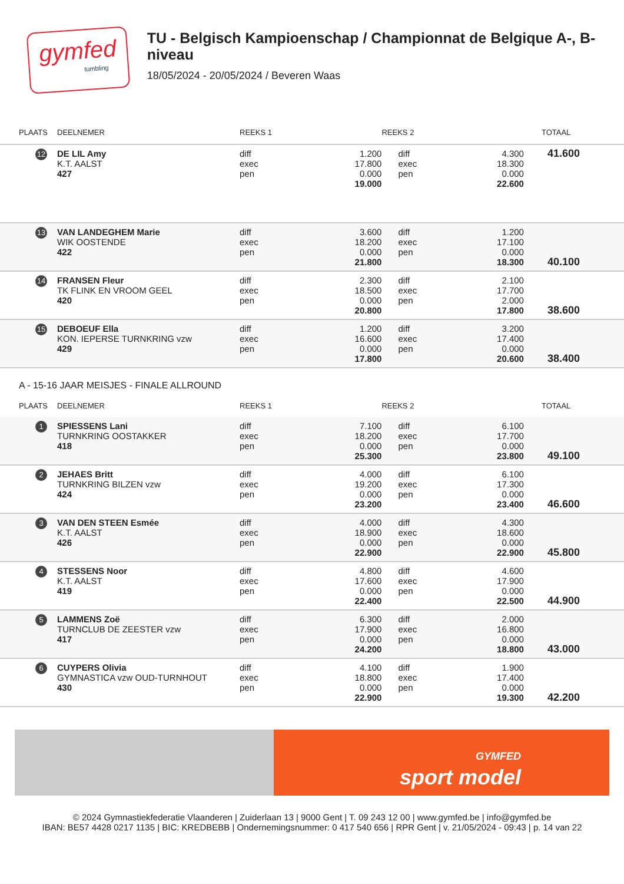gymfed
tumbling
TU - Belgisch Kampioenschap / Championnat de Belgique A-, B-niveau
18/05/2024 - 20/05/2024 / Beveren Waas
| PLAATS | DEELNEMER | REEKS 1 | | REEKS 2 | | TOTAAL |
| --- | --- | --- | --- | --- | --- | --- |
| 12 | DE LIL Amy K.T. AALST 427 | diff exec pen | 1.200 17.800 0.000 19.000 | diff exec pen | 4.300 18.300 0.000 22.600 | 41.600 |
| 13 | VAN LANDEGHEM Marie WIK OOSTENDE 422 | diff exec pen | 3.600 18.200 0.000 21.800 | diff exec pen | 1.200 17.100 0.000 18.300 | 40.100 |
| 14 | FRANSEN Fleur TK FLINK EN VROOM GEEL 420 | diff exec pen | 2.300 18.500 0.000 20.800 | diff exec pen | 2.100 17.700 2.000 17.800 | 38.600 |
| 15 | DEBOEUF Ella KON. IEPERSE TURNKRING vzw 429 | diff exec pen | 1.200 16.600 0.000 17.800 | diff exec pen | 3.200 17.400 0.000 20.600 | 38.400 |
A - 15-16 JAAR MEISJES - FINALE ALLROUND
| PLAATS | DEELNEMER | REEKS 1 | | REEKS 2 | | TOTAAL |
| --- | --- | --- | --- | --- | --- | --- |
| 1 | SPIESSENS Lani TURNKRING OOSTAKKER 418 | diff exec pen | 7.100 18.200 0.000 25.300 | diff exec pen | 6.100 17.700 0.000 23.800 | 49.100 |
| 2 | JEHAES Britt TURNKRING BILZEN vzw 424 | diff exec pen | 4.000 19.200 0.000 23.200 | diff exec pen | 6.100 17.300 0.000 23.400 | 46.600 |
| 3 | VAN DEN STEEN Esmée K.T. AALST 426 | diff exec pen | 4.000 18.900 0.000 22.900 | diff exec pen | 4.300 18.600 0.000 22.900 | 45.800 |
| 4 | STESSENS Noor K.T. AALST 419 | diff exec pen | 4.800 17.600 0.000 22.400 | diff exec pen | 4.600 17.900 0.000 22.500 | 44.900 |
| 5 | LAMMENS Zoë TURNCLUB DE ZEESTER vzw 417 | diff exec pen | 6.300 17.900 0.000 24.200 | diff exec pen | 2.000 16.800 0.000 18.800 | 43.000 |
| 6 | CUYPERS Olivia GYMNASTICA vzw OUD-TURNHOUT 430 | diff exec pen | 4.100 18.800 0.000 22.900 | diff exec pen | 1.900 17.400 0.000 19.300 | 42.200 |
GYMFED
sport model
© 2024 Gymnastiekfederatie Vlaanderen | Zuiderlaan 13 | 9000 Gent | T. 09 243 12 00 | www.gymfed.be | info@gymfed.be
IBAN: BE57 4428 0217 1135 | BIC: KREDBEBB | Ondernemingsnummer: 0 417 540 656 | RPR Gent | v. 21/05/2024 - 09:43 | p. 14 van 22